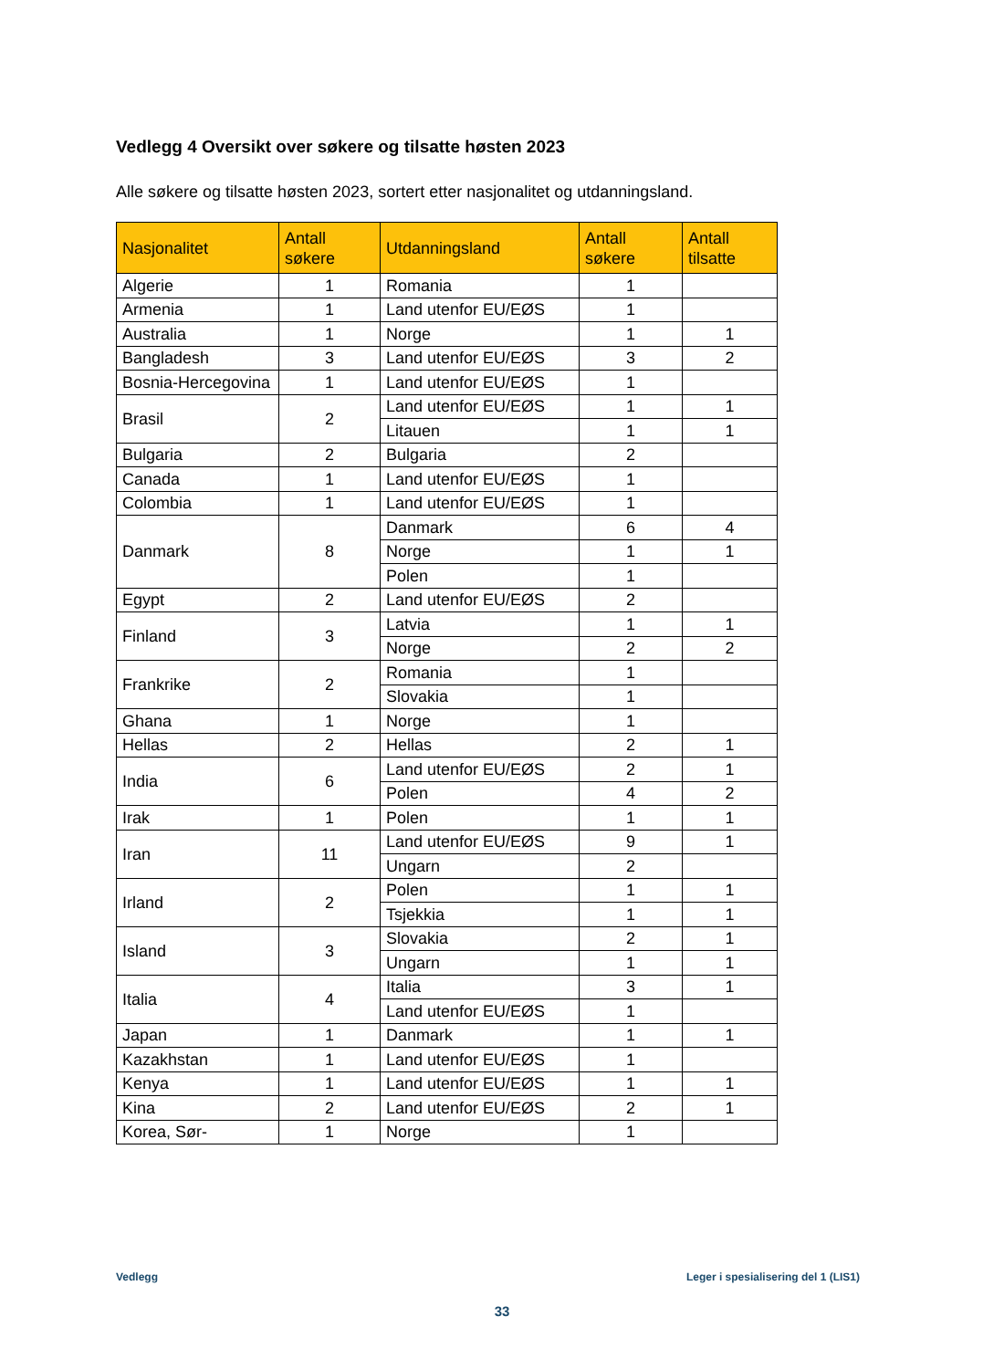Vedlegg 4 Oversikt over søkere og tilsatte høsten 2023
Alle søkere og tilsatte høsten 2023, sortert etter nasjonalitet og utdanningsland.
| Nasjonalitet | Antall søkere | Utdanningsland | Antall søkere | Antall tilsatte |
| --- | --- | --- | --- | --- |
| Algerie | 1 | Romania | 1 | |
| Armenia | 1 | Land utenfor EU/EØS | 1 | |
| Australia | 1 | Norge | 1 | 1 |
| Bangladesh | 3 | Land utenfor EU/EØS | 3 | 2 |
| Bosnia-Hercegovina | 1 | Land utenfor EU/EØS | 1 | |
| Brasil | 2 | Land utenfor EU/EØS | 1 | 1 |
| | | Litauen | 1 | 1 |
| Bulgaria | 2 | Bulgaria | 2 | |
| Canada | 1 | Land utenfor EU/EØS | 1 | |
| Colombia | 1 | Land utenfor EU/EØS | 1 | |
| Danmark | 8 | Danmark | 6 | 4 |
| | | Norge | 1 | 1 |
| | | Polen | 1 | |
| Egypt | 2 | Land utenfor EU/EØS | 2 | |
| Finland | 3 | Latvia | 1 | 1 |
| | | Norge | 2 | 2 |
| Frankrike | 2 | Romania | 1 | |
| | | Slovakia | 1 | |
| Ghana | 1 | Norge | 1 | |
| Hellas | 2 | Hellas | 2 | 1 |
| India | 6 | Land utenfor EU/EØS | 2 | 1 |
| | | Polen | 4 | 2 |
| Irak | 1 | Polen | 1 | 1 |
| Iran | 11 | Land utenfor EU/EØS | 9 | 1 |
| | | Ungarn | 2 | |
| Irland | 2 | Polen | 1 | 1 |
| | | Tsjekkia | 1 | 1 |
| Island | 3 | Slovakia | 2 | 1 |
| | | Ungarn | 1 | 1 |
| Italia | 4 | Italia | 3 | 1 |
| | | Land utenfor EU/EØS | 1 | |
| Japan | 1 | Danmark | 1 | 1 |
| Kazakhstan | 1 | Land utenfor EU/EØS | 1 | |
| Kenya | 1 | Land utenfor EU/EØS | 1 | 1 |
| Kina | 2 | Land utenfor EU/EØS | 2 | 1 |
| Korea, Sør- | 1 | Norge | 1 | |
Vedlegg Leger i spesialisering del 1 (LIS1)
33